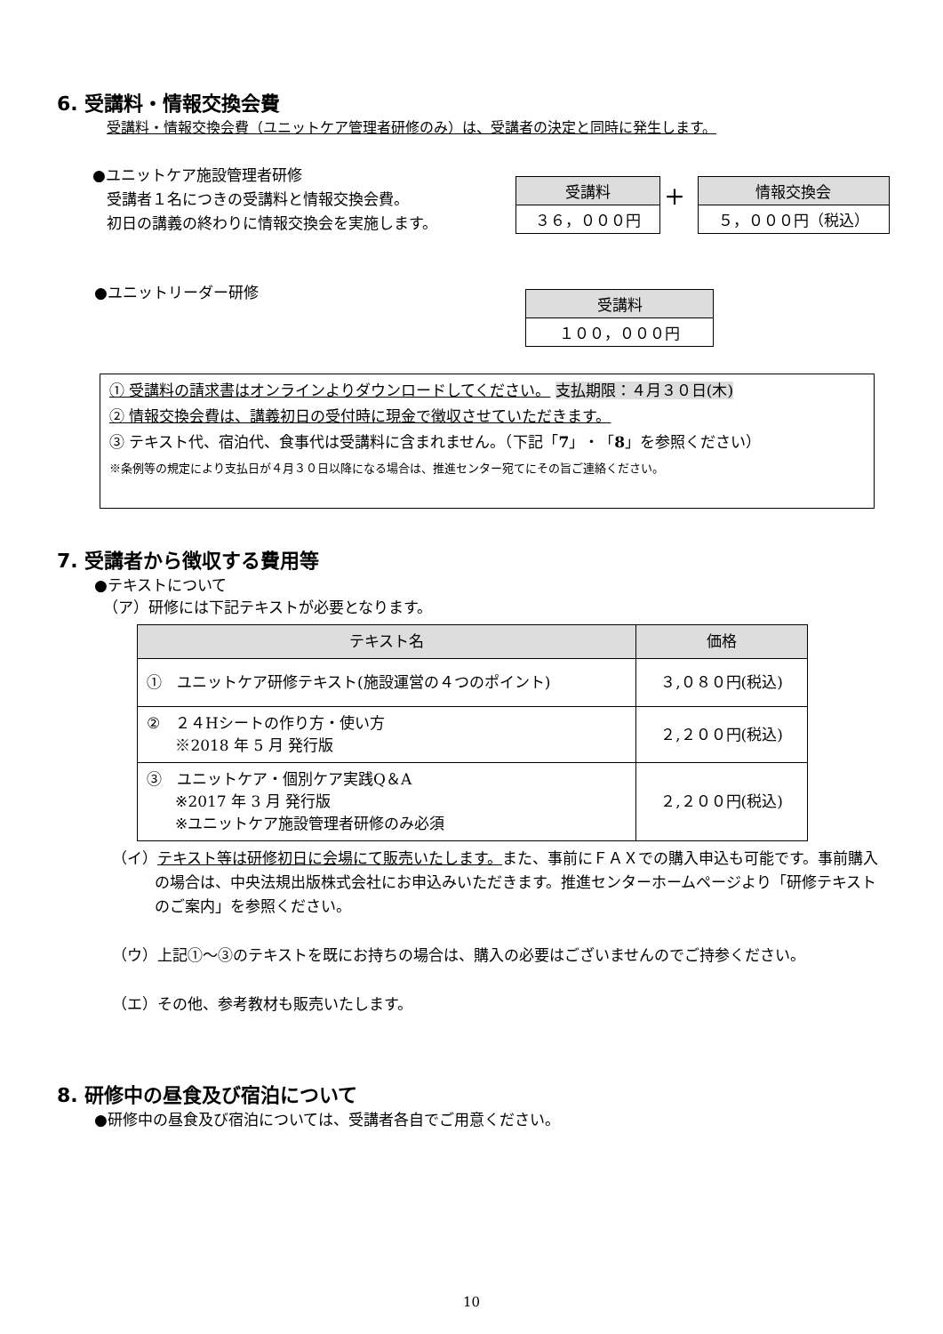6. 受講料・情報交換会費
受講料・情報交換会費（ユニットケア管理者研修のみ）は、受講者の決定と同時に発生します。
●ユニットケア施設管理者研修
受講者１名につきの受講料と情報交換会費。
初日の講義の終わりに情報交換会を実施します。
受講料
３６，０００円
+
情報交換会
５，０００円（税込）
●ユニットリーダー研修
受講料
１００，０００円
① 受講料の請求書はオンラインよりダウンロードしてください。 支払期限：４月３０日(木)
② 情報交換会費は、講義初日の受付時に現金で徴収させていただきます。
③ テキスト代、宿泊代、食事代は受講料に含まれません。（下記「7」・「8」を参照ください）
※条例等の規定により支払日が４月３０日以降になる場合は、推進センター宛てにその旨ご連絡ください。
7. 受講者から徴収する費用等
●テキストについて
（ア）研修には下記テキストが必要となります。
| テキスト名 | 価格 |
| --- | --- |
| ① ユニットケア研修テキスト(施設運営の４つのポイント) | ３,０８０円(税込) |
| ② ２４Hシートの作り方・使い方 ※2018 年 5 月 発行版 | ２,２００円(税込) |
| ③ ユニットケア・個別ケア実践Q＆A ※2017 年 3 月 発行版 ※ユニットケア施設管理者研修のみ必須 | ２,２００円(税込) |
（イ）テキスト等は研修初日に会場にて販売いたします。また、事前にＦＡＸでの購入申込も可能です。事前購入の場合は、中央法規出版株式会社にお申込みいただきます。推進センターホームページより「研修テキストのご案内」を参照ください。
（ウ）上記①～③のテキストを既にお持ちの場合は、購入の必要はございませんのでご持参ください。
（エ）その他、参考教材も販売いたします。
8. 研修中の昼食及び宿泊について
●研修中の昼食及び宿泊については、受講者各自でご用意ください。
10